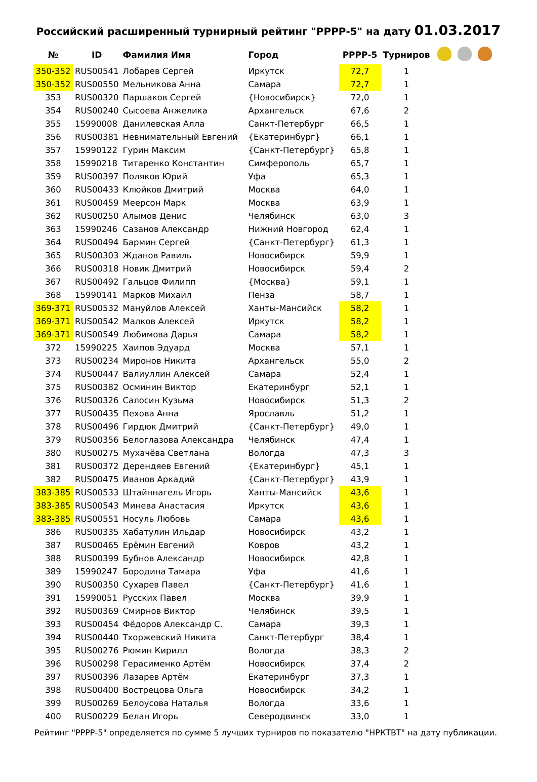Российский расширенный турнирный рейтинг "РРРР-5" на дату 01.03.2017
| № | ID | Фамилия Имя | Город | РРРР-5 | Турниров | |
| --- | --- | --- | --- | --- | --- | --- |
| 350-352 | RUS00541 | Лобарев Сергей | Иркутск | 72,7 | 1 | |
| 350-352 | RUS00550 | Мельникова Анна | Самара | 72,7 | 1 | |
| 353 | RUS00320 | Паршаков Сергей | {Новосибирск} | 72,0 | 1 | |
| 354 | RUS00240 | Сысоева Анжелика | Архангельск | 67,6 | 2 | |
| 355 | 15990008 | Данилевская Алла | Санкт-Петербург | 66,5 | 1 | |
| 356 | RUS00381 | Невнимательный Евгений | {Екатеринбург} | 66,1 | 1 | |
| 357 | 15990122 | Гурин Максим | {Санкт-Петербург} | 65,8 | 1 | |
| 358 | 15990218 | Титаренко Константин | Симферополь | 65,7 | 1 | |
| 359 | RUS00397 | Поляков Юрий | Уфа | 65,3 | 1 | |
| 360 | RUS00433 | Клюйков Дмитрий | Москва | 64,0 | 1 | |
| 361 | RUS00459 | Меерсон Марк | Москва | 63,9 | 1 | |
| 362 | RUS00250 | Алымов Денис | Челябинск | 63,0 | 3 | |
| 363 | 15990246 | Сазанов Александр | Нижний Новгород | 62,4 | 1 | |
| 364 | RUS00494 | Бармин Сергей | {Санкт-Петербург} | 61,3 | 1 | |
| 365 | RUS00303 | Жданов Равиль | Новосибирск | 59,9 | 1 | |
| 366 | RUS00318 | Новик Дмитрий | Новосибирск | 59,4 | 2 | |
| 367 | RUS00492 | Гальцов Филипп | {Москва} | 59,1 | 1 | |
| 368 | 15990141 | Марков Михаил | Пенза | 58,7 | 1 | |
| 369-371 | RUS00532 | Мануйлов Алексей | Ханты-Мансийск | 58,2 | 1 | |
| 369-371 | RUS00542 | Малков Алексей | Иркутск | 58,2 | 1 | |
| 369-371 | RUS00549 | Любимова Дарья | Самара | 58,2 | 1 | |
| 372 | 15990225 | Хаипов Эдуард | Москва | 57,1 | 1 | |
| 373 | RUS00234 | Миронов Никита | Архангельск | 55,0 | 2 | |
| 374 | RUS00447 | Валиуллин Алексей | Самара | 52,4 | 1 | |
| 375 | RUS00382 | Осминин Виктор | Екатеринбург | 52,1 | 1 | |
| 376 | RUS00326 | Салосин Кузьма | Новосибирск | 51,3 | 2 | |
| 377 | RUS00435 | Пехова Анна | Ярославль | 51,2 | 1 | |
| 378 | RUS00496 | Гирдюк Дмитрий | {Санкт-Петербург} | 49,0 | 1 | |
| 379 | RUS00356 | Белоглазова Александра | Челябинск | 47,4 | 1 | |
| 380 | RUS00275 | Мухачёва Светлана | Вологда | 47,3 | 3 | |
| 381 | RUS00372 | Дерендяев Евгений | {Екатеринбург} | 45,1 | 1 | |
| 382 | RUS00475 | Иванов Аркадий | {Санкт-Петербург} | 43,9 | 1 | |
| 383-385 | RUS00533 | Штайннагель Игорь | Ханты-Мансийск | 43,6 | 1 | |
| 383-385 | RUS00543 | Минева Анастасия | Иркутск | 43,6 | 1 | |
| 383-385 | RUS00551 | Носуль Любовь | Самара | 43,6 | 1 | |
| 386 | RUS00335 | Хабатулин Ильдар | Новосибирск | 43,2 | 1 | |
| 387 | RUS00465 | Ерёмин Евгений | Ковров | 43,2 | 1 | |
| 388 | RUS00399 | Бубнов Александр | Новосибирск | 42,8 | 1 | |
| 389 | 15990247 | Бородина Тамара | Уфа | 41,6 | 1 | |
| 390 | RUS00350 | Сухарев Павел | {Санкт-Петербург} | 41,6 | 1 | |
| 391 | 15990051 | Русских Павел | Москва | 39,9 | 1 | |
| 392 | RUS00369 | Смирнов Виктор | Челябинск | 39,5 | 1 | |
| 393 | RUS00454 | Фёдоров Александр С. | Самара | 39,3 | 1 | |
| 394 | RUS00440 | Тхоржевский Никита | Санкт-Петербург | 38,4 | 1 | |
| 395 | RUS00276 | Рюмин Кирилл | Вологда | 38,3 | 2 | |
| 396 | RUS00298 | Герасименко Артём | Новосибирск | 37,4 | 2 | |
| 397 | RUS00396 | Лазарев Артём | Екатеринбург | 37,3 | 1 | |
| 398 | RUS00400 | Вострецова Ольга | Новосибирск | 34,2 | 1 | |
| 399 | RUS00269 | Белоусова Наталья | Вологда | 33,6 | 1 | |
| 400 | RUS00229 | Белан Игорь | Северодвинск | 33,0 | 1 | |
Рейтинг "РРРР-5" определяется по сумме 5 лучших турниров по показателю "НРКТВТ" на дату публикации.